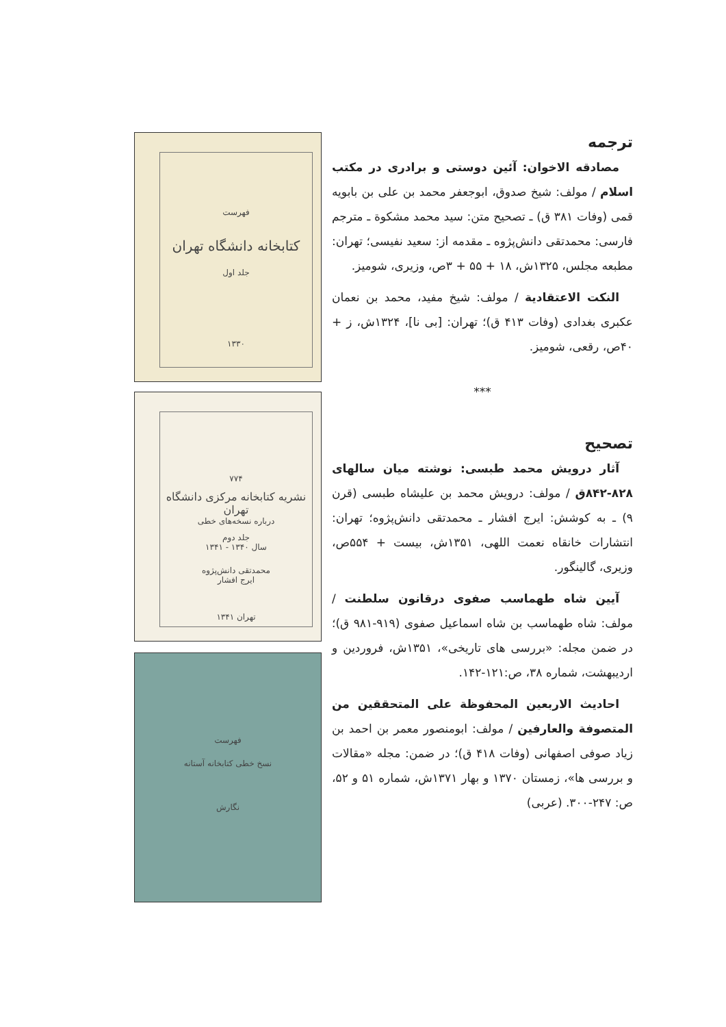ترجمه
مصادقه الاخوان: آئین دوستی و برادری در مکتب اسلام / مولف: شیخ صدوق، ابوجعفر محمد بن علی بن بابویه قمی (وفات ۳۸۱ ق) ـ تصحیح متن: سید محمد مشکوة ـ مترجم فارسی: محمدتقی دانش‌پژوه ـ مقدمه از: سعید نفیسی؛ تهران: مطبعه مجلس، ۱۳۲۵ش، ۱۸ + ۵۵ + ۳ص، وزیری، شومیز.
النکت الاعتقادیة / مولف: شیخ مفید، محمد بن نعمان عکبری بغدادی (وفات ۴۱۳ ق)؛ تهران: [بی نا]، ۱۳۲۴ش، ز + ۴۰ص، رقعی، شومیز.
***
تصحیح
آثار درویش محمد طبسی: نوشته میان سالهای ۸۲۸-۸۴۲ق / مولف: درویش محمد بن علیشاه طبسی (قرن ۹) ـ به کوشش: ایرج افشار ـ محمدتقی دانش‌پژوه؛ تهران: انتشارات خانقاه نعمت اللهی، ۱۳۵۱ش، بیست + ۵۵۴ص، وزیری، گالینگور.
آیین شاه طهماسب صفوی درقانون سلطنت / مولف: شاه طهماسب بن شاه اسماعیل صفوی (۹۱۹-۹۸۱ ق)؛ در ضمن مجله: «بررسی های تاریخی»، ۱۳۵۱ش، فروردین و اردیبهشت، شماره ۳۸، ص:۱۲۱-۱۴۲.
احادیث الاربعین المحفوظة علی المتحققین من المتصوفة والعارفین / مولف: ابومنصور معمر بن احمد بن زیاد صوفی اصفهانی (وفات ۴۱۸ ق)؛ در ضمن: مجله «مقالات و بررسی ها»، زمستان ۱۳۷۰ و بهار ۱۳۷۱ش، شماره ۵۱ و ۵۲، ص: ۲۴۷-۳۰۰. (عربی)
فهرست
کتابخانه دانشگاه تهران
جلد اول
۱۳۳۰
۷۷۴
نشریه کتابخانه مرکزی دانشگاه تهران
درباره نسخه‌های خطی
جلد دوم
سال ۱۳۴۰ - ۱۳۴۱
محمدتقی دانش‌پژوه
ایرج افشار
تهران ۱۳۴۱
فهرست
نسخ خطی کتابخانه آستانه
نگارش